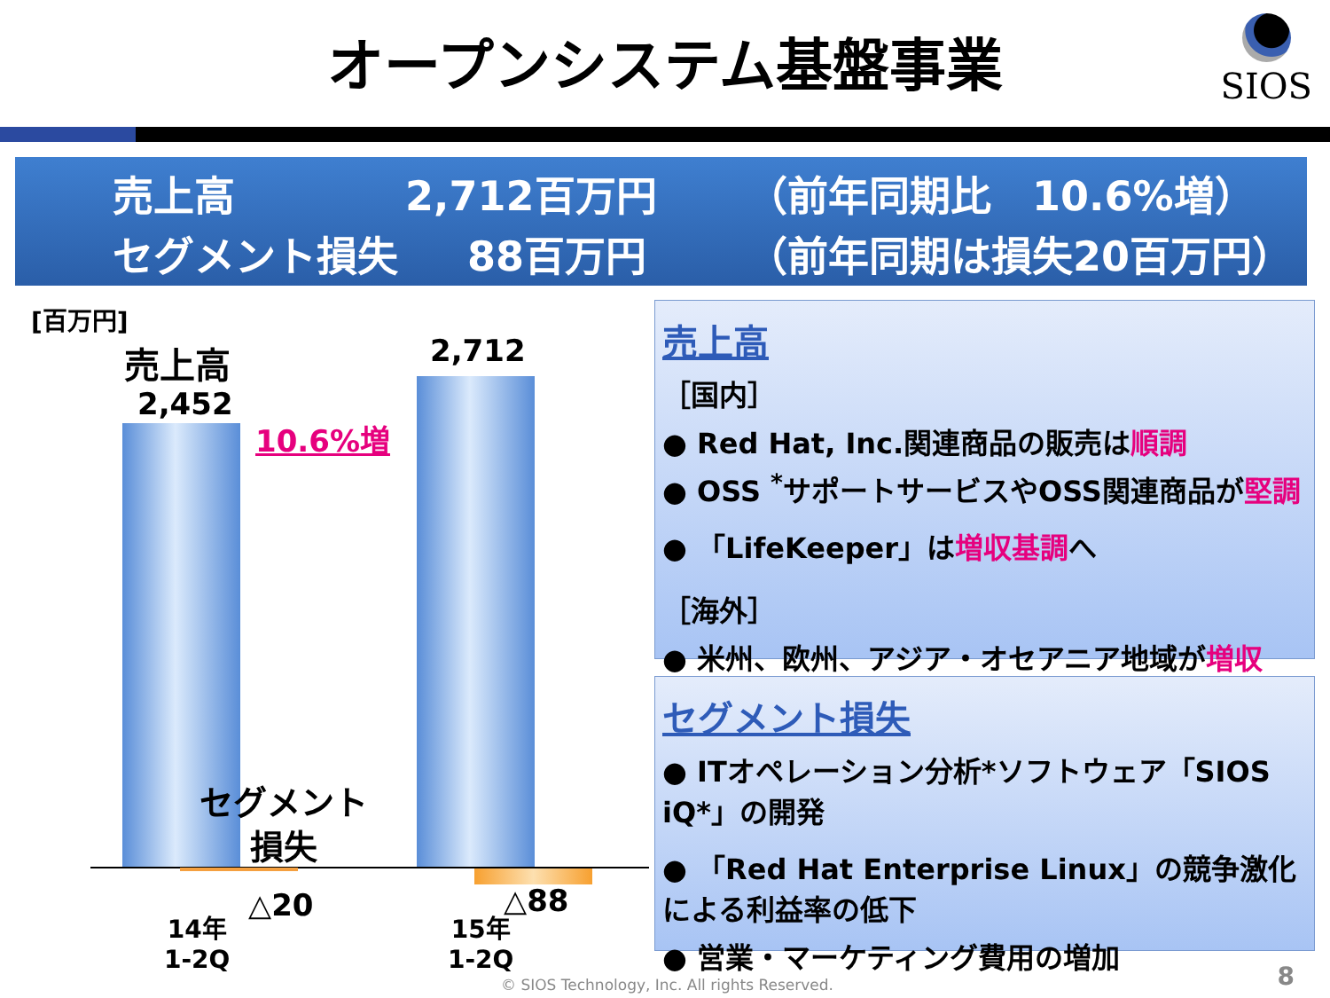オープンシステム基盤事業
SIOS
売上高 2,712百万円 （前年同期比　10.6%増）
セグメント損失 88百万円 （前年同期は損失20百万円）
[百万円]
売上高
2,452
2,712
10.6%増
セグメント
損失
△20 △88
14年
1-2Q
15年
1-2Q
売上高
［国内］
● Red Hat, Inc.関連商品の販売は順調
● OSS <sup>*</sup>サポートサービスやOSS関連商品が堅調
● 「LifeKeeper」は増収基調へ
［海外］
● 米州、欧州、アジア・オセアニア地域が増収
セグメント損失
● ITオペレーション分析*ソフトウェア「SIOS iQ*」の開発
● 「Red Hat Enterprise Linux」の競争激化による利益率の低下
● 営業・マーケティング費用の増加
© SIOS Technology, Inc. All rights Reserved.
8